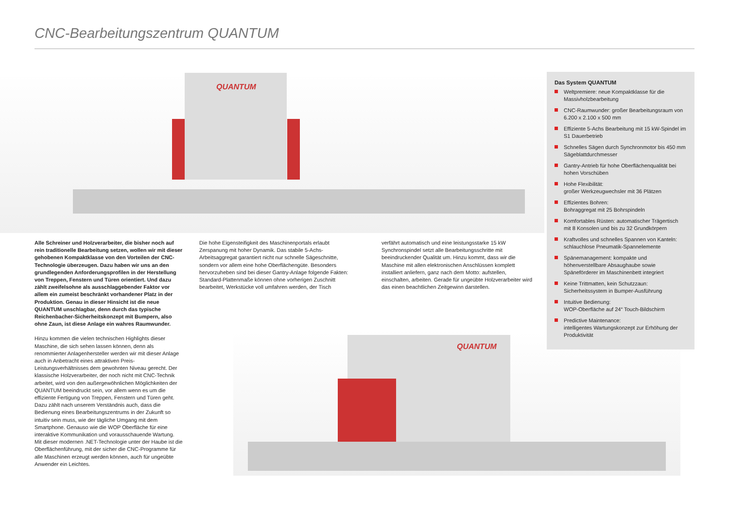CNC-Bearbeitungszentrum QUANTUM
QUANTUM
QUANTUM
Das System QUANTUM
Weltpremiere: neue Kompaktklasse für die Massivholzbearbeitung
CNC-Raumwunder: großer Bearbeitungsraum von 6.200 x 2.100 x 500 mm
Effiziente 5-Achs Bearbeitung mit 15 kW-Spindel im S1 Dauerbetrieb
Schnelles Sägen durch Synchronmotor bis 450 mm Sägeblattdurchmesser
Gantry-Antrieb für hohe Oberflächenqualität bei hohen Vorschüben
Hohe Flexibilität:
großer Werkzeugwechsler mit 36 Plätzen
Effizientes Bohren:
Bohraggregat mit 25 Bohrspindeln
Komfortables Rüsten: automatischer Trägertisch mit 8 Konsolen und bis zu 32 Grundkörpern
Kraftvolles und schnelles Spannen von Kanteln: schlauchlose Pneumatik-Spannelemente
Spänemanagement: kompakte und höhenverstellbare Absaughaube sowie Späneförderer im Maschinenbett integriert
Keine Trittmatten, kein Schutzzaun: Sicherheitssystem in Bumper-Ausführung
Intuitive Bedienung:
WOP-Oberfläche auf 24“ Touch-Bildschirm
Predictive Maintenance:
intelligentes Wartungskonzept zur Erhöhung der Produktivität
Alle Schreiner und Holzverarbeiter, die bisher noch auf rein traditionelle Bearbeitung setzen, wollen wir mit dieser gehobenen Kompaktklasse von den Vorteilen der CNC-Technologie überzeugen. Dazu haben wir uns an den grundlegenden Anforderungsprofilen in der Herstellung von Treppen, Fenstern und Türen orientiert. Und dazu zählt zweifelsohne als ausschlaggebender Faktor vor allem ein zumeist beschränkt vorhandener Platz in der Produktion. Genau in dieser Hinsicht ist die neue QUANTUM unschlagbar, denn durch das typische Reichenbacher-Sicherheitskonzept mit Bumpern, also ohne Zaun, ist diese Anlage ein wahres Raumwunder.
Hinzu kommen die vielen technischen Highlights dieser Maschine, die sich sehen lassen können, denn als renommierter Anlagenhersteller werden wir mit dieser Anlage auch in Anbetracht eines attraktiven Preis-Leistungsverhältnisses dem gewohnten Niveau gerecht. Der klassische Holzverarbeiter, der noch nicht mit CNC-Technik arbeitet, wird von den außergewöhnlichen Möglichkeiten der QUANTUM beeindruckt sein, vor allem wenn es um die effiziente Fertigung von Treppen, Fenstern und Türen geht. Dazu zählt nach unserem Verständnis auch, dass die Bedienung eines Bearbeitungszentrums in der Zukunft so intuitiv sein muss, wie der tägliche Umgang mit dem Smartphone. Genauso wie die WOP Oberfläche für eine interaktive Kommunikation und vorausschauende Wartung. Mit dieser modernen .NET-Technologie unter der Haube ist die Oberflächenführung, mit der sicher die CNC-Programme für alle Maschinen erzeugt werden können, auch für ungeübte Anwender ein Leichtes.
Die hohe Eigensteifigkeit des Maschinenportals erlaubt Zerspanung mit hoher Dynamik. Das stabile 5-Achs-Arbeitsaggregat garantiert nicht nur schnelle Sägeschnitte, sondern vor allem eine hohe Oberflächengüte. Besonders hervorzuheben sind bei dieser Gantry-Anlage folgende Fakten: Standard-Plattenmaße können ohne vorherigen Zuschnitt bearbeitet, Werkstücke voll umfahren werden, der Tisch
verfährt automatisch und eine leistungsstarke 15 kW Synchronspindel setzt alle Bearbeitungsschritte mit beeindruckender Qualität um. Hinzu kommt, dass wir die Maschine mit allen elektronischen Anschlüssen komplett installiert anliefern, ganz nach dem Motto: aufstellen, einschalten, arbeiten. Gerade für ungeübte Holzverarbeiter wird das einen beachtlichen Zeitgewinn darstellen.